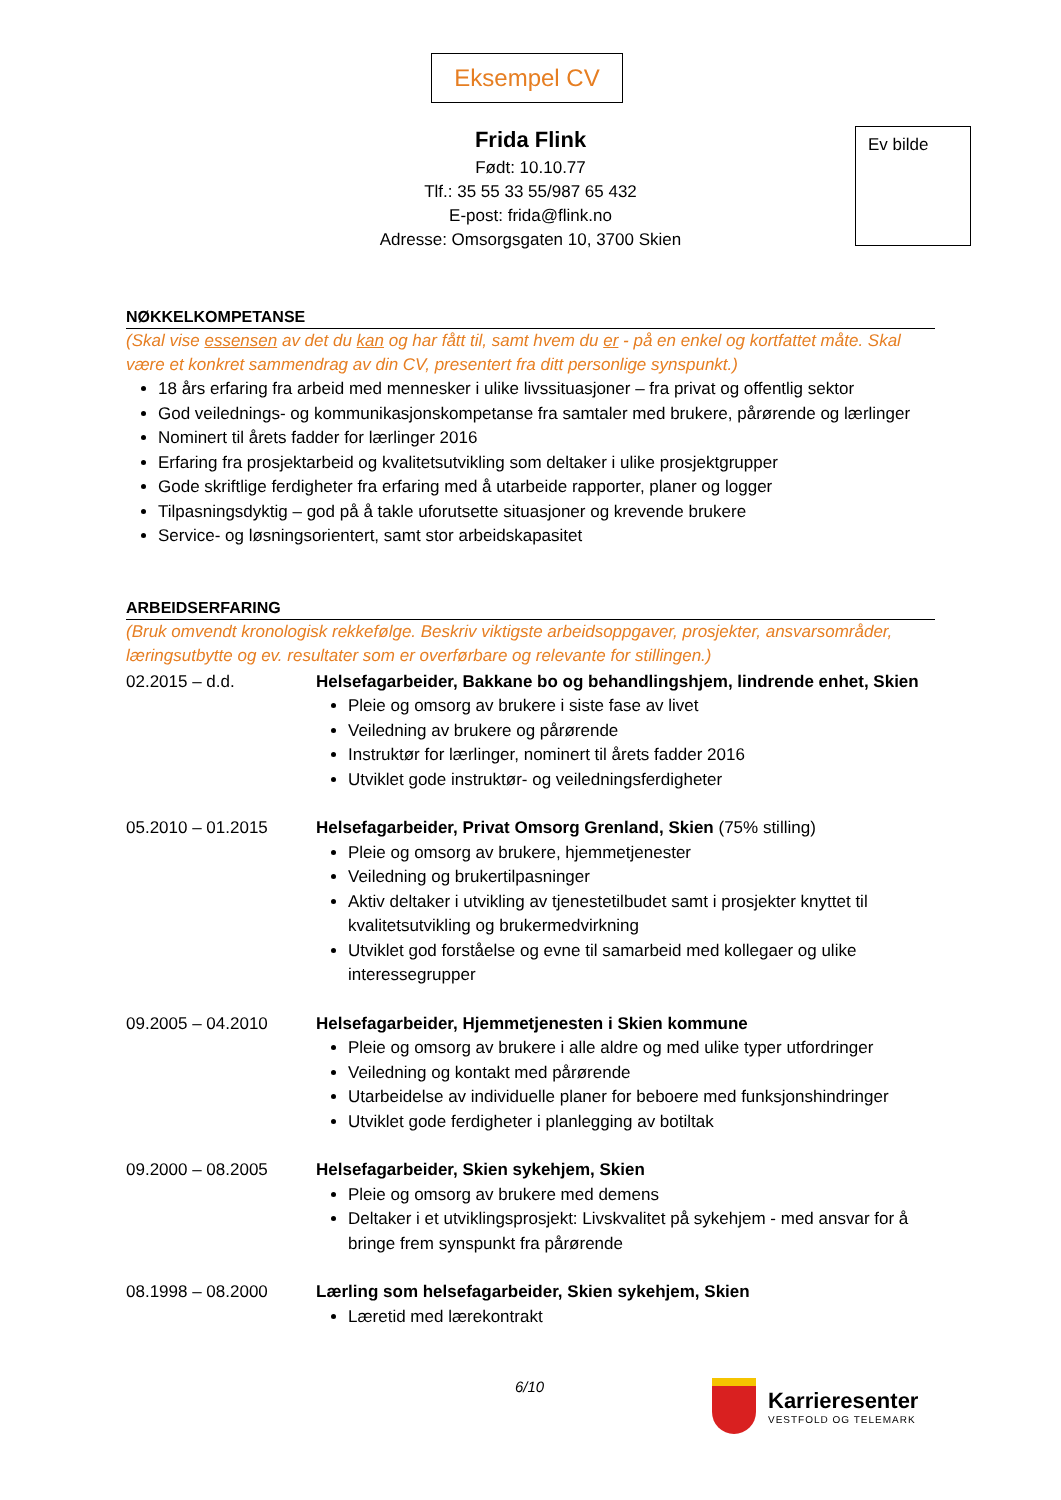Eksempel CV
Ev bilde
Frida Flink
Født: 10.10.77
Tlf.: 35 55 33 55/987 65 432
E-post: frida@flink.no
Adresse: Omsorgsgaten 10, 3700 Skien
NØKKELKOMPETANSE
(Skal vise essensen av det du kan og har fått til, samt hvem du er - på en enkel og kortfattet måte. Skal være et konkret sammendrag av din CV, presentert fra ditt personlige synspunkt.)
18 års erfaring fra arbeid med mennesker i ulike livssituasjoner – fra privat og offentlig sektor
God veilednings- og kommunikasjonskompetanse fra samtaler med brukere, pårørende og lærlinger
Nominert til årets fadder for lærlinger 2016
Erfaring fra prosjektarbeid og kvalitetsutvikling som deltaker i ulike prosjektgrupper
Gode skriftlige ferdigheter fra erfaring med å utarbeide rapporter, planer og logger
Tilpasningsdyktig – god på å takle uforutsette situasjoner og krevende brukere
Service- og løsningsorientert, samt stor arbeidskapasitet
ARBEIDSERFARING
(Bruk omvendt kronologisk rekkefølge. Beskriv viktigste arbeidsoppgaver, prosjekter, ansvarsområder, læringsutbytte og ev. resultater som er overførbare og relevante for stillingen.)
02.2015 – d.d. Helsefagarbeider, Bakkane bo og behandlingshjem, lindrende enhet, Skien
Pleie og omsorg av brukere i siste fase av livet
Veiledning av brukere og pårørende
Instruktør for lærlinger, nominert til årets fadder 2016
Utviklet gode instruktør- og veiledningsferdigheter
05.2010 – 01.2015 Helsefagarbeider, Privat Omsorg Grenland, Skien (75% stilling)
Pleie og omsorg av brukere, hjemmetjenester
Veiledning og brukertilpasninger
Aktiv deltaker i utvikling av tjenestetilbudet samt i prosjekter knyttet til kvalitetsutvikling og brukermedvirkning
Utviklet god forståelse og evne til samarbeid med kollegaer og ulike interessegrupper
09.2005 – 04.2010 Helsefagarbeider, Hjemmetjenesten i Skien kommune
Pleie og omsorg av brukere i alle aldre og med ulike typer utfordringer
Veiledning og kontakt med pårørende
Utarbeidelse av individuelle planer for beboere med funksjonshindringer
Utviklet gode ferdigheter i planlegging av botiltak
09.2000 – 08.2005 Helsefagarbeider, Skien sykehjem, Skien
Pleie og omsorg av brukere med demens
Deltaker i et utviklingsprosjekt: Livskvalitet på sykehjem - med ansvar for å bringe frem synspunkt fra pårørende
08.1998 – 08.2000 Lærling som helsefagarbeider, Skien sykehjem, Skien
Læretid med lærekontrakt
6/10
Karrieresenter
VESTFOLD OG TELEMARK